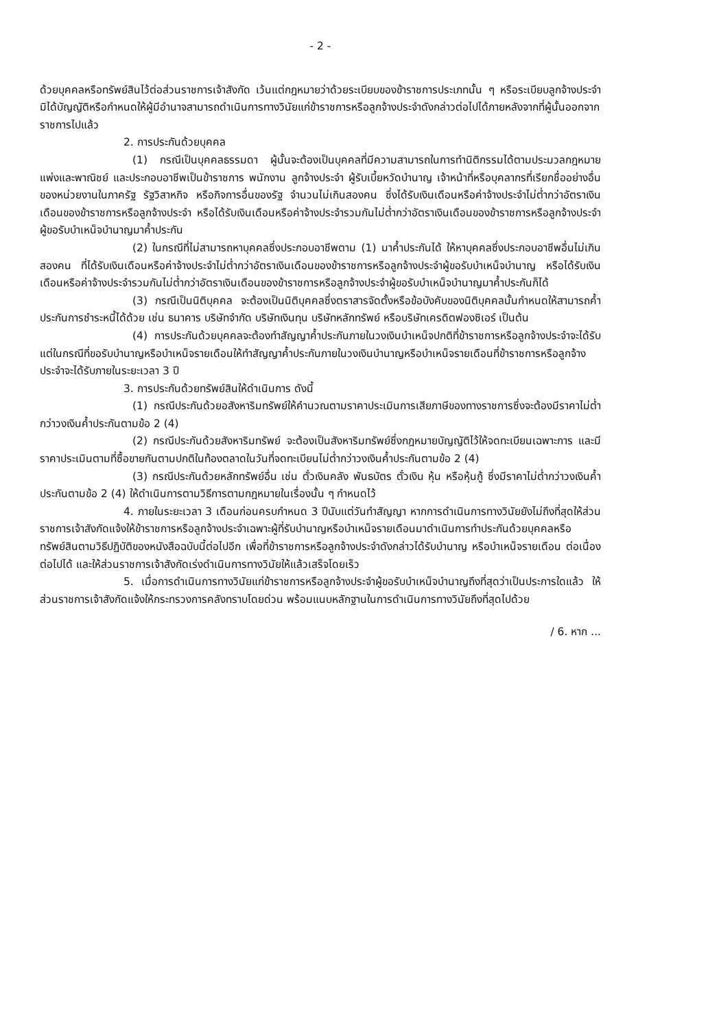- 2 -
ด้วยบุคคลหรือทรัพย์สินไว้ต่อส่วนราชการเจ้าสังกัด เว้นแต่กฎหมายว่าด้วยระเบียบของข้าราชการประเภทนั้น ๆ หรือระเบียบลูกจ้างประจำมิได้บัญญัติหรือกำหนดให้ผู้มีอำนาจสามารถดำเนินการทางวินัยแก่ข้าราชการหรือลูกจ้างประจำดังกล่าวต่อไปได้ภายหลังจากที่ผู้นั้นออกจากราชการไปแล้ว
2. การประกันด้วยบุคคล
(1) กรณีเป็นบุคคลธรรมดา ผู้นั้นจะต้องเป็นบุคคลที่มีความสามารถในการทำนิติกรรมได้ตามประมวลกฎหมายแพ่งและพาณิชย์ และประกอบอาชีพเป็นข้าราชการ พนักงาน ลูกจ้างประจำ ผู้รับเบี้ยหวัดบำนาญ เจ้าหน้าที่หรือบุคลากรที่เรียกชื่ออย่างอื่นของหน่วยงานในภาครัฐ รัฐวิสาหกิจ หรือกิจการอื่นของรัฐ จำนวนไม่เกินสองคน ซึ่งได้รับเงินเดือนหรือค่าจ้างประจำไม่ต่ำกว่าอัตราเงินเดือนของข้าราชการหรือลูกจ้างประจำ หรือได้รับเงินเดือนหรือค่าจ้างประจำรวมกันไม่ต่ำกว่าอัตราเงินเดือนของข้าราชการหรือลูกจ้างประจำผู้ขอรับบำเหน็จบำนาญมาค้ำประกัน
(2) ในกรณีที่ไม่สามารถหาบุคคลซึ่งประกอบอาชีพตาม (1) มาค้ำประกันได้ ให้หาบุคคลซึ่งประกอบอาชีพอื่นไม่เกินสองคน ที่ได้รับเงินเดือนหรือค่าจ้างประจำไม่ต่ำกว่าอัตราเงินเดือนของข้าราชการหรือลูกจ้างประจำผู้ขอรับบำเหน็จบำนาญ หรือได้รับเงินเดือนหรือค่าจ้างประจำรวมกันไม่ต่ำกว่าอัตราเงินเดือนของข้าราชการหรือลูกจ้างประจำผู้ขอรับบำเหน็จบำนาญมาค้ำประกันก็ได้
(3) กรณีเป็นนิติบุคคล จะต้องเป็นนิติบุคคลซึ่งตราสารจัดตั้งหรือข้อบังคับของนิติบุคคลนั้นกำหนดให้สามารถค้ำประกันการชำระหนี้ได้ด้วย เช่น ธนาคาร บริษัทจำกัด บริษัทเงินทุน บริษัทหลักทรัพย์ หรือบริษัทเครดิตฟองซิเอร์ เป็นต้น
(4) การประกันด้วยบุคคลจะต้องทำสัญญาค้ำประกันภายในวงเงินบำเหน็จปกติที่ข้าราชการหรือลูกจ้างประจำจะได้รับ แต่ในกรณีที่ขอรับบำนาญหรือบำเหน็จรายเดือนให้ทำสัญญาค้ำประกันภายในวงเงินบำนาญหรือบำเหน็จรายเดือนที่ข้าราชการหรือลูกจ้างประจำจะได้รับภายในระยะเวลา 3 ปี
3. การประกันด้วยทรัพย์สินให้ดำเนินการ ดังนี้
(1) กรณีประกันด้วยอสังหาริมทรัพย์ให้คำนวณตามราคาประเมินการเสียภาษีของทางราชการซึ่งจะต้องมีราคาไม่ต่ำกว่าวงเงินค้ำประกันตามข้อ 2 (4)
(2) กรณีประกันด้วยสังหาริมทรัพย์ จะต้องเป็นสังหาริมทรัพย์ซึ่งกฎหมายบัญญัติไว้ให้จดทะเบียนเฉพาะการ และมีราคาประเมินตามที่ซื้อขายกันตามปกติในท้องตลาดในวันที่จดทะเบียนไม่ต่ำกว่าวงเงินค้ำประกันตามข้อ 2 (4)
(3) กรณีประกันด้วยหลักทรัพย์อื่น เช่น ตั๋วเงินคลัง พันธบัตร ตั๋วเงิน หุ้น หรือหุ้นกู้ ซึ่งมีราคาไม่ต่ำกว่าวงเงินค้ำประกันตามข้อ 2 (4) ให้ดำเนินการตามวิธีการตามกฎหมายในเรื่องนั้น ๆ กำหนดไว้
4. ภายในระยะเวลา 3 เดือนก่อนครบกำหนด 3 ปีนับแต่วันทำสัญญา หากการดำเนินการทางวินัยยังไม่ถึงที่สุดให้ส่วนราชการเจ้าสังกัดแจ้งให้ข้าราชการหรือลูกจ้างประจำเฉพาะผู้ที่รับบำนาญหรือบำเหน็จรายเดือนมาดำเนินการทำประกันด้วยบุคคลหรือทรัพย์สินตามวิธีปฏิบัติของหนังสือฉบับนี้ต่อไปอีก เพื่อที่ข้าราชการหรือลูกจ้างประจำดังกล่าวได้รับบำนาญ หรือบำเหน็จรายเดือน ต่อเนื่องต่อไปได้ และให้ส่วนราชการเจ้าสังกัดเร่งดำเนินการทางวินัยให้แล้วเสร็จโดยเร็ว
5. เมื่อการดำเนินการทางวินัยแก่ข้าราชการหรือลูกจ้างประจำผู้ขอรับบำเหน็จบำนาญถึงที่สุดว่าเป็นประการใดแล้ว ให้ส่วนราชการเจ้าสังกัดแจ้งให้กระทรวงการคลังทราบโดยด่วน พร้อมแนบหลักฐานในการดำเนินการทางวินัยถึงที่สุดไปด้วย
/ 6. หาก ...